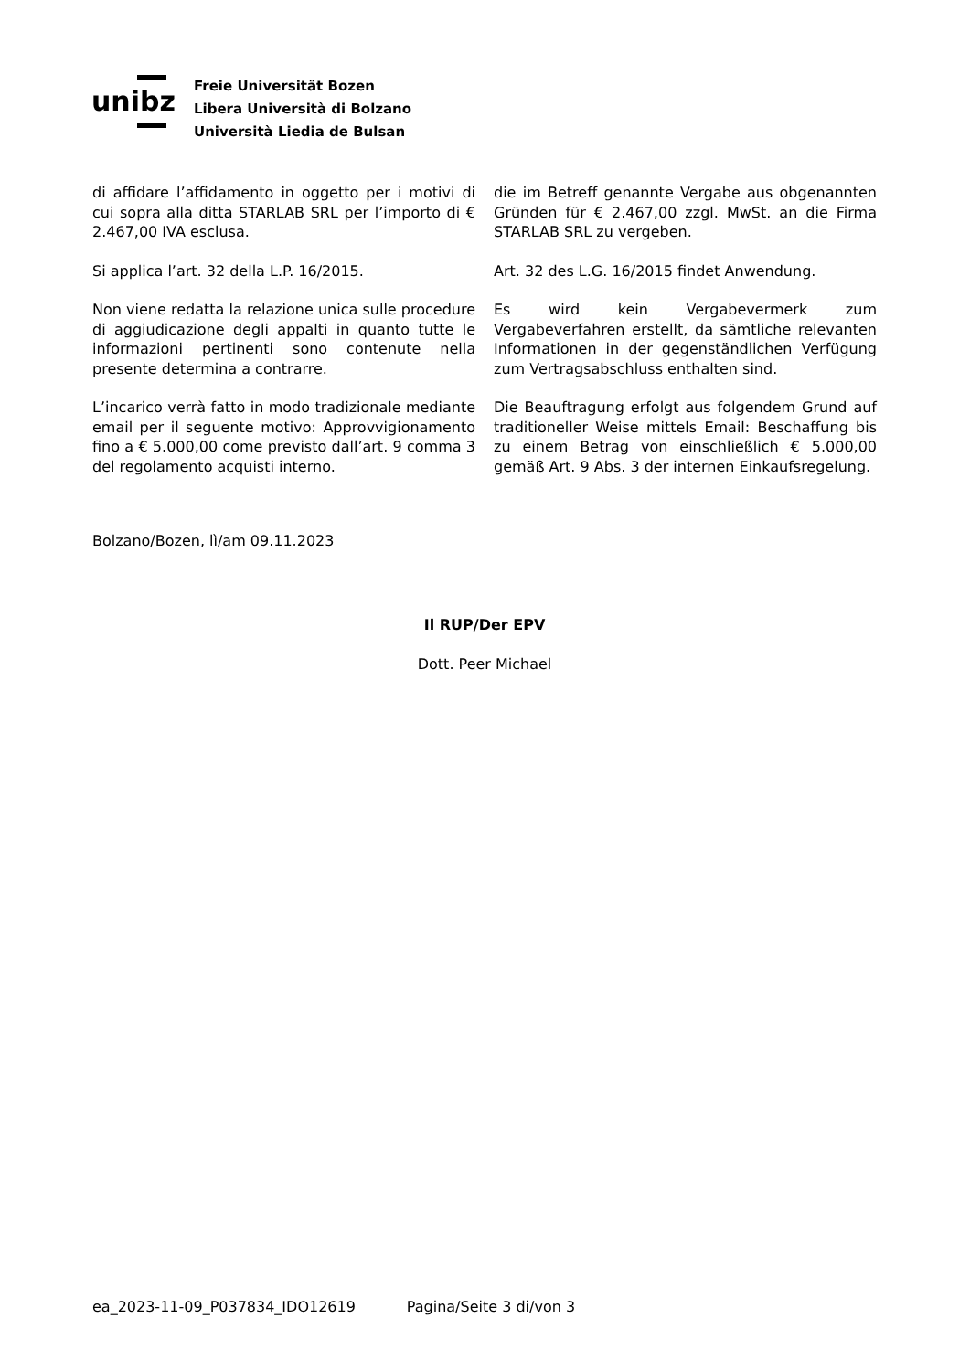unibz
Freie Universität Bozen
Libera Università di Bolzano
Università Liedia de Bulsan
di affidare l’affidamento in oggetto per i motivi di cui sopra alla ditta STARLAB SRL per l’importo di € 2.467,00 IVA esclusa.
die im Betreff genannte Vergabe aus obgenannten Gründen für € 2.467,00 zzgl. MwSt. an die Firma STARLAB SRL zu vergeben.
Si applica l’art. 32 della L.P. 16/2015. Art. 32 des L.G. 16/2015 findet Anwendung.
Non viene redatta la relazione unica sulle procedure di aggiudicazione degli appalti in quanto tutte le informazioni pertinenti sono contenute nella presente determina a contrarre.
Es wird kein Vergabevermerk zum Vergabeverfahren erstellt, da sämtliche relevanten Informationen in der gegenständlichen Verfügung zum Vertragsabschluss enthalten sind.
L’incarico verrà fatto in modo tradizionale mediante email per il seguente motivo: Approvvigionamento fino a € 5.000,00 come previsto dall’art. 9 comma 3 del regolamento acquisti interno.
Die Beauftragung erfolgt aus folgendem Grund auf traditioneller Weise mittels Email: Beschaffung bis zu einem Betrag von einschließlich € 5.000,00 gemäß Art. 9 Abs. 3 der internen Einkaufsregelung.
Bolzano/Bozen, lì/am 09.11.2023
Il RUP/Der EPV
Dott. Peer Michael
ea_2023-11-09_P037834_IDO12619 Pagina/Seite 3 di/von 3